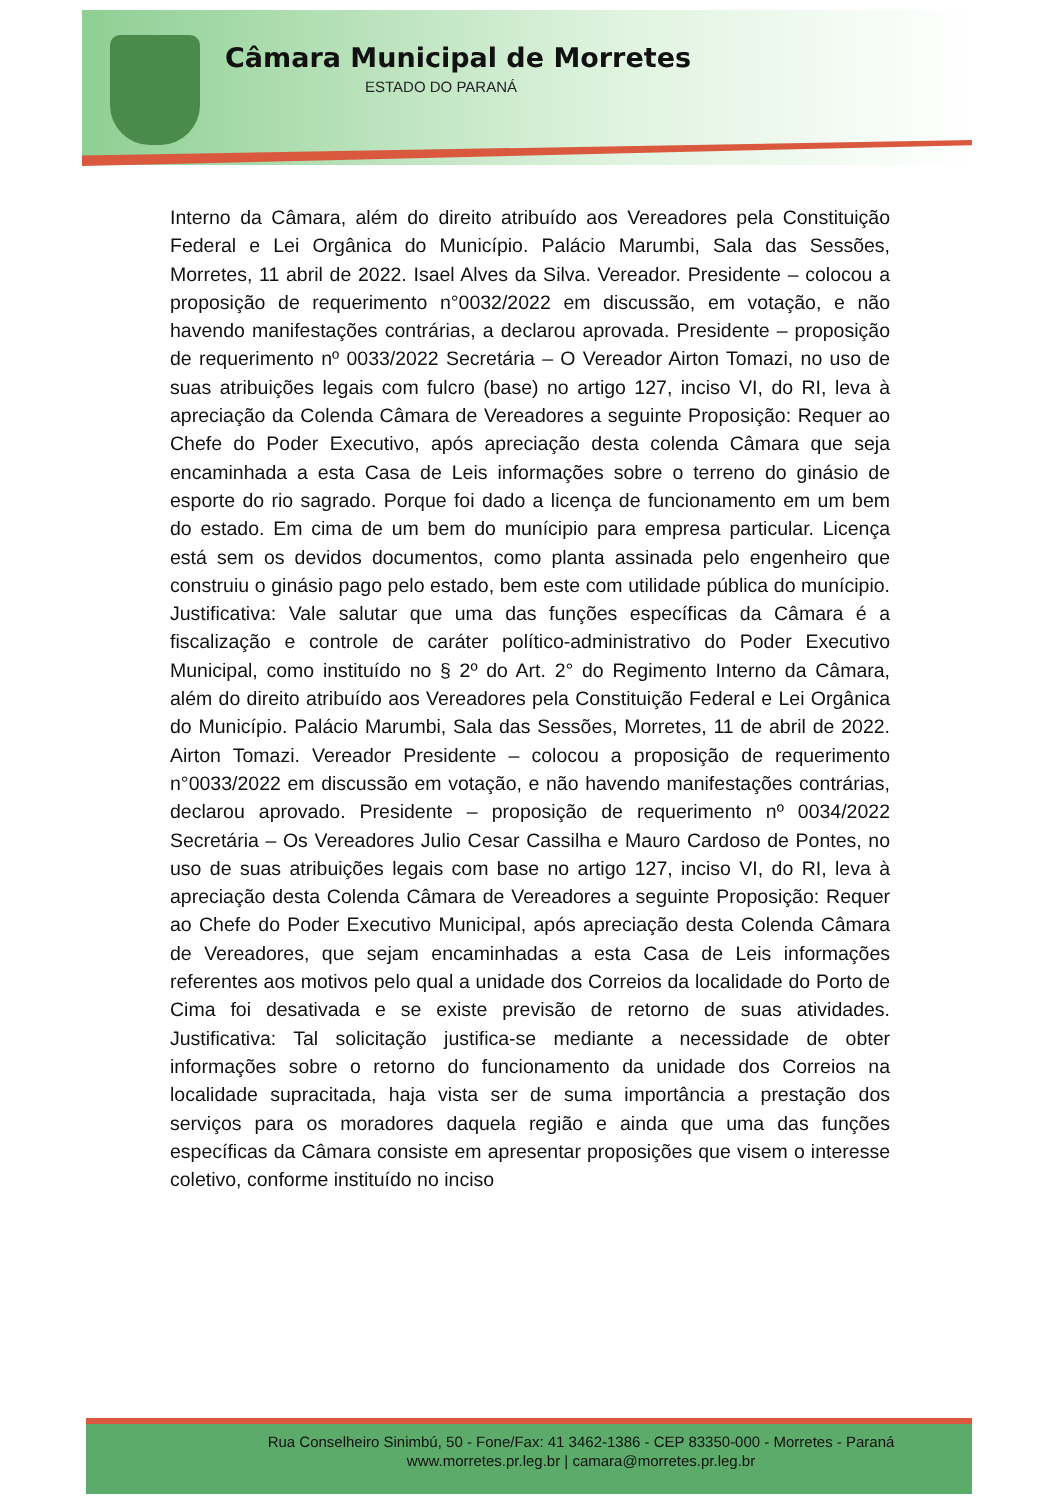Câmara Municipal de Morretes
ESTADO DO PARANÁ
Interno da Câmara, além do direito atribuído aos Vereadores pela Constituição Federal e Lei Orgânica do Município. Palácio Marumbi, Sala das Sessões, Morretes, 11 abril de 2022. Isael Alves da Silva. Vereador. Presidente – colocou a proposição de requerimento n°0032/2022 em discussão, em votação, e não havendo manifestações contrárias, a declarou aprovada. Presidente – proposição de requerimento nº 0033/2022 Secretária – O Vereador Airton Tomazi, no uso de suas atribuições legais com fulcro (base) no artigo 127, inciso VI, do RI, leva à apreciação da Colenda Câmara de Vereadores a seguinte Proposição: Requer ao Chefe do Poder Executivo, após apreciação desta colenda Câmara que seja encaminhada a esta Casa de Leis informações sobre o terreno do ginásio de esporte do rio sagrado. Porque foi dado a licença de funcionamento em um bem do estado. Em cima de um bem do munícipio para empresa particular. Licença está sem os devidos documentos, como planta assinada pelo engenheiro que construiu o ginásio pago pelo estado, bem este com utilidade pública do munícipio. Justificativa: Vale salutar que uma das funções específicas da Câmara é a fiscalização e controle de caráter político-administrativo do Poder Executivo Municipal, como instituído no § 2º do Art. 2° do Regimento Interno da Câmara, além do direito atribuído aos Vereadores pela Constituição Federal e Lei Orgânica do Município. Palácio Marumbi, Sala das Sessões, Morretes, 11 de abril de 2022. Airton Tomazi. Vereador Presidente – colocou a proposição de requerimento n°0033/2022 em discussão em votação, e não havendo manifestações contrárias, declarou aprovado. Presidente – proposição de requerimento nº 0034/2022 Secretária – Os Vereadores Julio Cesar Cassilha e Mauro Cardoso de Pontes, no uso de suas atribuições legais com base no artigo 127, inciso VI, do RI, leva à apreciação desta Colenda Câmara de Vereadores a seguinte Proposição: Requer ao Chefe do Poder Executivo Municipal, após apreciação desta Colenda Câmara de Vereadores, que sejam encaminhadas a esta Casa de Leis informações referentes aos motivos pelo qual a unidade dos Correios da localidade do Porto de Cima foi desativada e se existe previsão de retorno de suas atividades. Justificativa: Tal solicitação justifica-se mediante a necessidade de obter informações sobre o retorno do funcionamento da unidade dos Correios na localidade supracitada, haja vista ser de suma importância a prestação dos serviços para os moradores daquela região e ainda que uma das funções específicas da Câmara consiste em apresentar proposições que visem o interesse coletivo, conforme instituído no inciso
Rua Conselheiro Sinimbú, 50 - Fone/Fax: 41 3462-1386 - CEP 83350-000 - Morretes - Paraná
www.morretes.pr.leg.br | camara@morretes.pr.leg.br